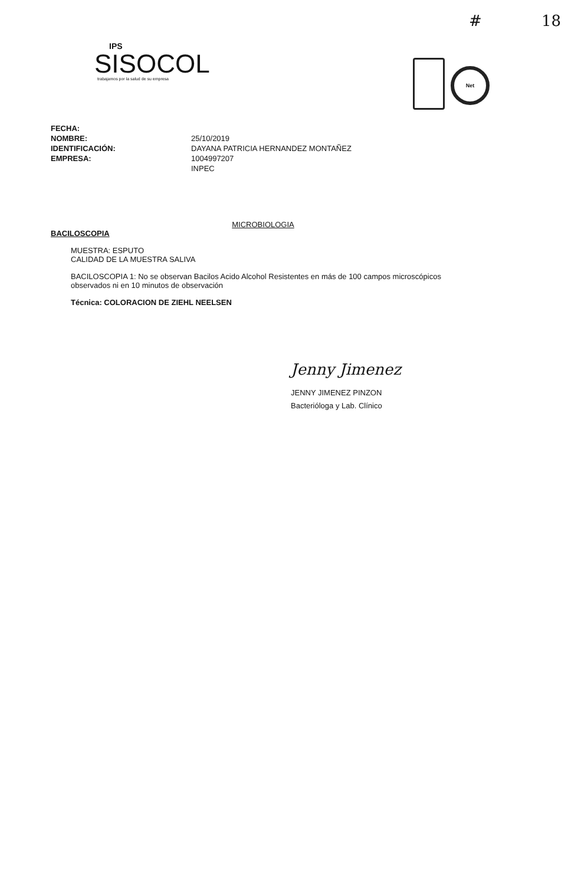# 18
IPS
SISOCOL
trabajamos por la salud de su empresa
Net
FECHA: NOMBRE: 25/10/2019 IDENTIFICACIÓN: DAYANA PATRICIA HERNANDEZ MONTAÑEZ EMPRESA: 1004997207 INPEC
MICROBIOLOGIA
BACILOSCOPIA
MUESTRA: ESPUTO
CALIDAD DE LA MUESTRA SALIVA
BACILOSCOPIA 1: No se observan Bacilos Acido Alcohol Resistentes en más de 100 campos microscópicos observados ni en 10 minutos de observación
Técnica: COLORACION DE ZIEHL NEELSEN
Jenny Jimenez
JENNY JIMENEZ PINZON
Bacterióloga y Lab. Clínico